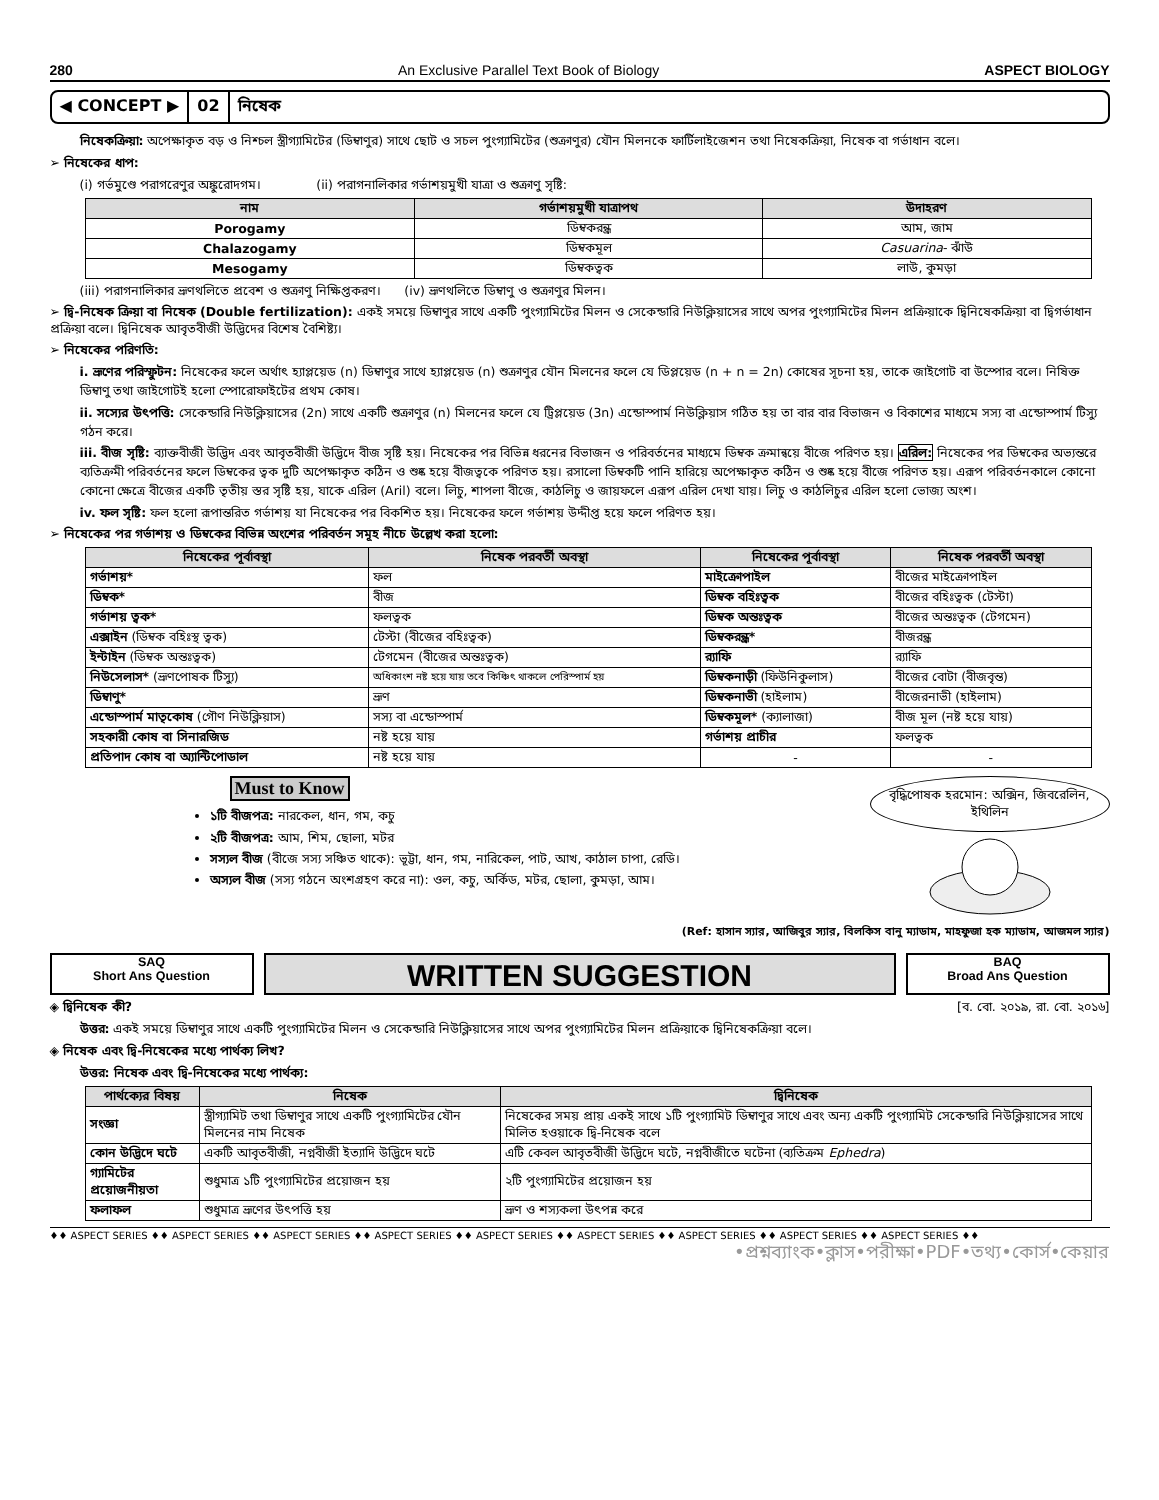280 An Exclusive Parallel Text Book of Biology ASPECT BIOLOGY
◀ CONCEPT ▶ 02 নিষেক
নিষেকক্রিয়া: অপেক্ষাকৃত বড় ও নিশ্চল স্ত্রীগ্যামিটের (ডিম্বাণুর) সাথে ছোট ও সচল পুংগ্যামিটের (শুক্রাণুর) যৌন মিলনকে ফার্টিলাইজেশন তথা নিষেকক্রিয়া, নিষেক বা গর্ভাধান বলে।
➢ নিষেকের ধাপ:
(i) গর্ভমুণ্ডে পরাগরেণুর অঙ্কুরোদগম। (ii) পরাগনালিকার গর্ভাশয়মুখী যাত্রা ও শুক্রাণু সৃষ্টি:
| নাম | গর্ভাশয়মুখী যাত্রাপথ | উদাহরণ |
| --- | --- | --- |
| Porogamy | ডিম্বকরন্ধ্র | আম, জাম |
| Chalazogamy | ডিম্বকমূল | Casuarina - ঝাঁউ |
| Mesogamy | ডিম্বকত্বক | লাউ, কুমড়া |
(iii) পরাগনালিকার ভ্রূণথলিতে প্রবেশ ও শুক্রাণু নিক্ষিপ্তকরণ। (iv) ভ্রূণথলিতে ডিম্বাণু ও শুক্রাণুর মিলন।
➢ দ্বি-নিষেক ক্রিয়া বা নিষেক (Double fertilization): একই সময়ে ডিম্বাণুর সাথে একটি পুংগ্যামিটের মিলন ও সেকেন্ডারি নিউক্লিয়াসের সাথে অপর পুংগ্যামিটের মিলন প্রক্রিয়াকে দ্বিনিষেকক্রিয়া বা দ্বিগর্ভাধান প্রক্রিয়া বলে। দ্বিনিষেক আবৃতবীজী উদ্ভিদের বিশেষ বৈশিষ্ট্য।
➢ নিষেকের পরিণতি:
i. ভ্রূণের পরিস্ফুটন: নিষেকের ফলে অর্থাৎ হ্যাপ্লয়েড (n) ডিম্বাণুর সাথে হ্যাপ্লয়েড (n) শুক্রাণুর যৌন মিলনের ফলে যে ডিপ্লয়েড (n + n = 2n) কোষের সূচনা হয়, তাকে জাইগোট বা উস্পোর বলে। নিষিক্ত ডিম্বাণু তথা জাইগোটই হলো স্পোরোফাইটের প্রথম কোষ।
ii. সস্যের উৎপত্তি: সেকেন্ডারি নিউক্লিয়াসের (2n) সাথে একটি শুক্রাণুর (n) মিলনের ফলে যে ট্রিপ্লয়েড (3n) এন্ডোস্পার্ম নিউক্লিয়াস গঠিত হয় তা বার বার বিভাজন ও বিকাশের মাধ্যমে সস্য বা এন্ডোস্পার্ম টিস্যু গঠন করে।
iii. বীজ সৃষ্টি: ব্যাক্তবীজী উদ্ভিদ এবং আবৃতবীজী উদ্ভিদে বীজ সৃষ্টি হয়। নিষেকের পর বিভিন্ন ধরনের বিভাজন ও পরিবর্তনের মাধ্যমে ডিম্বক ক্রমান্বয়ে বীজে পরিণত হয়। এরিল: নিষেকের পর ডিম্বকের অভ্যন্তরে ব্যতিক্রমী পরিবর্তনের ফলে ডিম্বকের ত্বক দুটি অপেক্ষাকৃত কঠিন ও শুষ্ক হয়ে বীজত্বকে পরিণত হয়। রসালো ডিম্বকটি পানি হারিয়ে অপেক্ষাকৃত কঠিন ও শুষ্ক হয়ে বীজে পরিণত হয়। এরূপ পরিবর্তনকালে কোনো কোনো ক্ষেত্রে বীজের একটি তৃতীয় স্তর সৃষ্টি হয়, যাকে এরিল (Aril) বলে। লিচু, শাপলা বীজে, কাঠলিচু ও জায়ফলে এরূপ এরিল দেখা যায়। লিচু ও কাঠলিচুর এরিল হলো ভোজ্য অংশ।
iv. ফল সৃষ্টি: ফল হলো রূপান্তরিত গর্ভাশয় যা নিষেকের পর বিকশিত হয়। নিষেকের ফলে গর্ভাশয় উদ্দীপ্ত হয়ে ফলে পরিণত হয়।
➢ নিষেকের পর গর্ভাশয় ও ডিম্বকের বিভিন্ন অংশের পরিবর্তন সমূহ নীচে উল্লেখ করা হলো:
| নিষেকের পূর্বাবস্থা | নিষেক পরবর্তী অবস্থা | নিষেকের পূর্বাবস্থা | নিষেক পরবর্তী অবস্থা |
| --- | --- | --- | --- |
| গর্ভাশয়* | ফল | মাইক্রোপাইল | বীজের মাইক্রোপাইল |
| ডিম্বক* | বীজ | ডিম্বক বহিঃত্বক | বীজের বহিঃত্বক (টেস্টা) |
| গর্ভাশয় ত্বক* | ফলত্বক | ডিম্বক অন্তঃত্বক | বীজের অন্তঃত্বক (টেগমেন) |
| এক্সাইন (ডিম্বক বহিঃস্থ ত্বক) | টেস্টা (বীজের বহিঃত্বক) | ডিম্বকরন্ধ্র* | বীজরন্ধ্র |
| ইন্টাইন (ডিম্বক অন্তঃত্বক) | টেগমেন (বীজের অন্তঃত্বক) | র‍্যাফি | র‍্যাফি |
| নিউসেলাস* (ভ্রূণপোষক টিস্যু) | অধিকাংশ নষ্ট হয়ে যায় তবে কিঞ্চিৎ থাকলে পেরিস্পার্ম হয় | ডিম্বকনাড়ী (ফিউনিকুলাস) | বীজের বোটা (বীজবৃন্ত) |
| ডিম্বাণু* | ভ্রূণ | ডিম্বকনাভী (হাইলাম) | বীজেরনাভী (হাইলাম) |
| এন্ডোস্পার্ম মাতৃকোষ (গৌণ নিউক্লিয়াস) | সস্য বা এন্ডোস্পার্ম | ডিম্বকমূল* (ক্যালাজা) | বীজ মূল (নষ্ট হয়ে যায়) |
| সহকারী কোষ বা সিনারজিড | নষ্ট হয়ে যায় | গর্ভাশয় প্রাচীর | ফলত্বক |
| প্রতিপাদ কোষ বা অ্যান্টিপোডাল | নষ্ট হয়ে যায় | - | - |
Must to Know
১টি বীজপত্র: নারকেল, ধান, গম, কচু
২টি বীজপত্র: আম, শিম, ছোলা, মটর
সস্যল বীজ (বীজে সস্য সঞ্চিত থাকে): ভূট্টা, ধান, গম, নারিকেল, পাট, আখ, কাঠাল চাপা, রেডি।
অস্যল বীজ (সস্য গঠনে অংশগ্রহণ করে না): ওল, কচু, অর্কিড, মটর, ছোলা, কুমড়া, আম।
বৃদ্ধিপোষক হরমোন: অক্সিন, জিবরেলিন, ইথিলিন
(Ref: হাসান স্যার, আজিবুর স্যার, বিলকিস বানু ম্যাডাম, মাহফুজা হক ম্যাডাম, আজমল স্যার)
SAQ
Short Ans Question
WRITTEN SUGGESTION
BAQ
Broad Ans Question
◈ দ্বিনিষেক কী? [ব. বো. ২০১৯, রা. বো. ২০১৬]
উত্তর: একই সময়ে ডিম্বাণুর সাথে একটি পুংগ্যামিটের মিলন ও সেকেন্ডারি নিউক্লিয়াসের সাথে অপর পুংগ্যামিটের মিলন প্রক্রিয়াকে দ্বিনিষেকক্রিয়া বলে।
◈ নিষেক এবং দ্বি-নিষেকের মধ্যে পার্থক্য লিখ?
উত্তর: নিষেক এবং দ্বি-নিষেকের মধ্যে পার্থক্য:
| পার্থক্যের বিষয় | নিষেক | দ্বিনিষেক |
| --- | --- | --- |
| সংজ্ঞা | স্ত্রীগ্যামিট তথা ডিম্বাণুর সাথে একটি পুংগ্যামিটের যৌন মিলনের নাম নিষেক | নিষেকের সময় প্রায় একই সাথে ১টি পুংগ্যামিট ডিম্বাণুর সাথে এবং অন্য একটি পুংগ্যামিট সেকেন্ডারি নিউক্লিয়াসের সাথে মিলিত হওয়াকে দ্বি-নিষেক বলে |
| কোন উদ্ভিদে ঘটে | একটি আবৃতবীজী, নগ্নবীজী ইত্যাদি উদ্ভিদে ঘটে | এটি কেবল আবৃতবীজী উদ্ভিদে ঘটে, নগ্নবীজীতে ঘটেনা (ব্যতিক্রম Ephedra ) |
| গ্যামিটের প্রয়োজনীয়তা | শুধুমাত্র ১টি পুংগ্যামিটের প্রয়োজন হয় | ২টি পুংগ্যামিটের প্রয়োজন হয় |
| ফলাফল | শুধুমাত্র ভ্রূণের উৎপত্তি হয় | ভ্রূণ ও শস্যকলা উৎপন্ন করে |
♦♦ ASPECT SERIES ♦♦ ASPECT SERIES ♦♦ ASPECT SERIES ♦♦ ASPECT SERIES ♦♦ ASPECT SERIES ♦♦ ASPECT SERIES ♦♦ ASPECT SERIES ♦♦ ASPECT SERIES ♦♦ ASPECT SERIES ♦♦
•প্রশ্নব্যাংক•ক্লাস•পরীক্ষা•PDF•তথ্য•কোর্স•কেয়ার